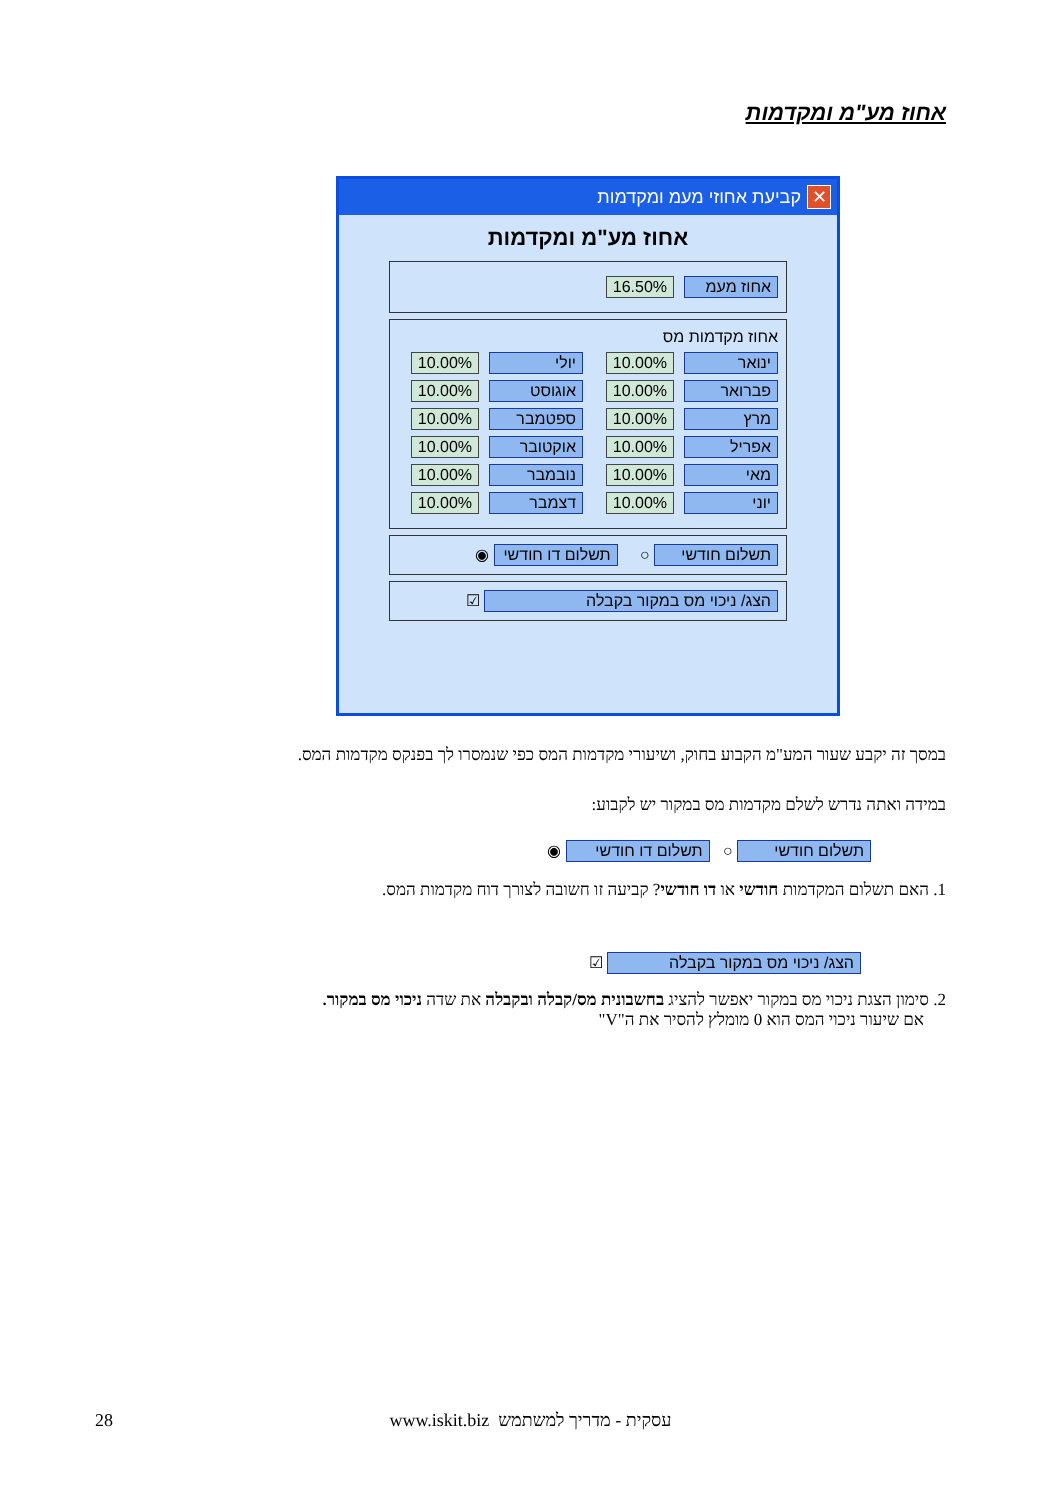אחוז מע"מ ומקדמות
✕ קביעת אחוזי מעמ ומקדמות
אחוז מע"מ ומקדמות
אחוז מעמ 16.50%
אחוז מקדמות מס
ינואר 10.00% יולי 10.00%
פברואר 10.00% אוגוסט 10.00%
מרץ 10.00% ספטמבר 10.00%
אפריל 10.00% אוקטובר 10.00%
מאי 10.00% נובמבר 10.00%
יוני 10.00% דצמבר 10.00%
תשלום חודשי ○ תשלום דו חודשי ◉
הצג/ ניכוי מס במקור בקבלה ☑
במסך זה יקבע שעור המע"מ הקבוע בחוק, ושיעורי מקדמות המס כפי שנמסרו לך בפנקס מקדמות המס.
במידה ואתה נדרש לשלם מקדמות מס במקור יש לקבוע:
תשלום חודשי ○ תשלום דו חודשי ◉
1. האם תשלום המקדמות חודשי או דו חודשי? קביעה זו חשובה לצורך דוח מקדמות המס.
הצג/ ניכוי מס במקור בקבלה ☑
2. סימון הצגת ניכוי מס במקור יאפשר להציג בחשבונית מס/קבלה ובקבלה את שדה ניכוי מס במקור.
אם שיעור ניכוי המס הוא 0 מומלץ להסיר את ה"V"
28
עסקית - מדריך למשתמש www.iskit.biz